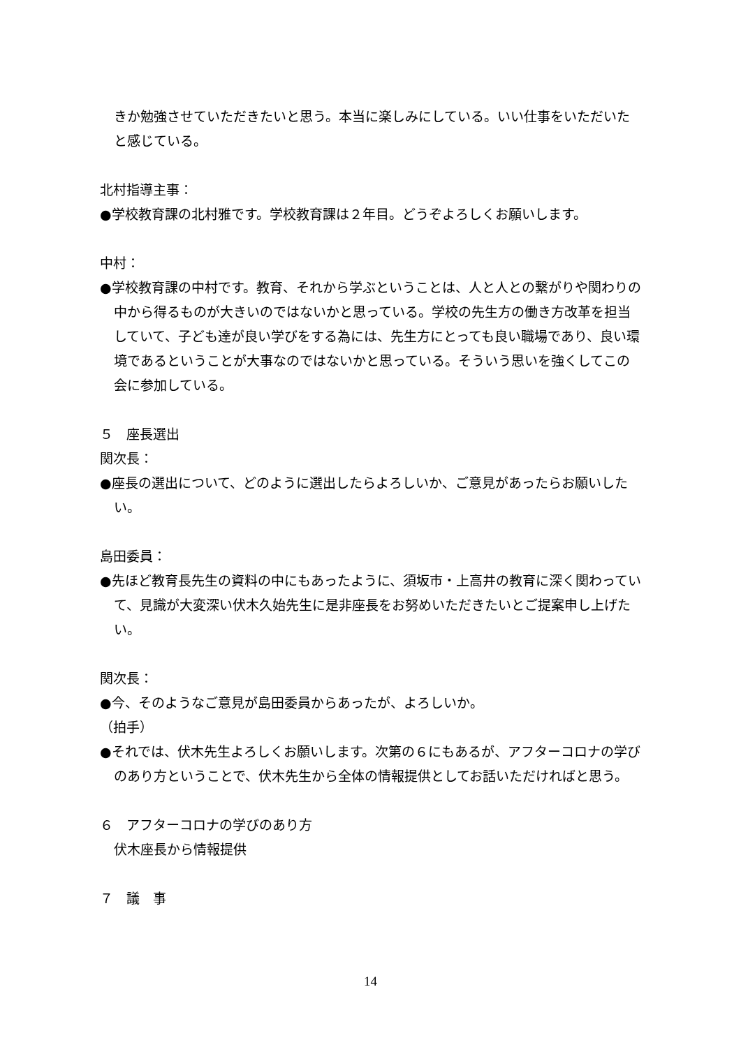きか勉強させていただきたいと思う。本当に楽しみにしている。いい仕事をいただいたと感じている。
北村指導主事：
●学校教育課の北村雅です。学校教育課は２年目。どうぞよろしくお願いします。
中村：
●学校教育課の中村です。教育、それから学ぶということは、人と人との繋がりや関わりの中から得るものが大きいのではないかと思っている。学校の先生方の働き方改革を担当していて、子ども達が良い学びをする為には、先生方にとっても良い職場であり、良い環境であるということが大事なのではないかと思っている。そういう思いを強くしてこの会に参加している。
５　座長選出
関次長：
●座長の選出について、どのように選出したらよろしいか、ご意見があったらお願いしたい。
島田委員：
●先ほど教育長先生の資料の中にもあったように、須坂市・上高井の教育に深く関わっていて、見識が大変深い伏木久始先生に是非座長をお努めいただきたいとご提案申し上げたい。
関次長：
●今、そのようなご意見が島田委員からあったが、よろしいか。
（拍手）
●それでは、伏木先生よろしくお願いします。次第の６にもあるが、アフターコロナの学びのあり方ということで、伏木先生から全体の情報提供としてお話いただければと思う。
６　アフターコロナの学びのあり方
伏木座長から情報提供
７　議　事
14